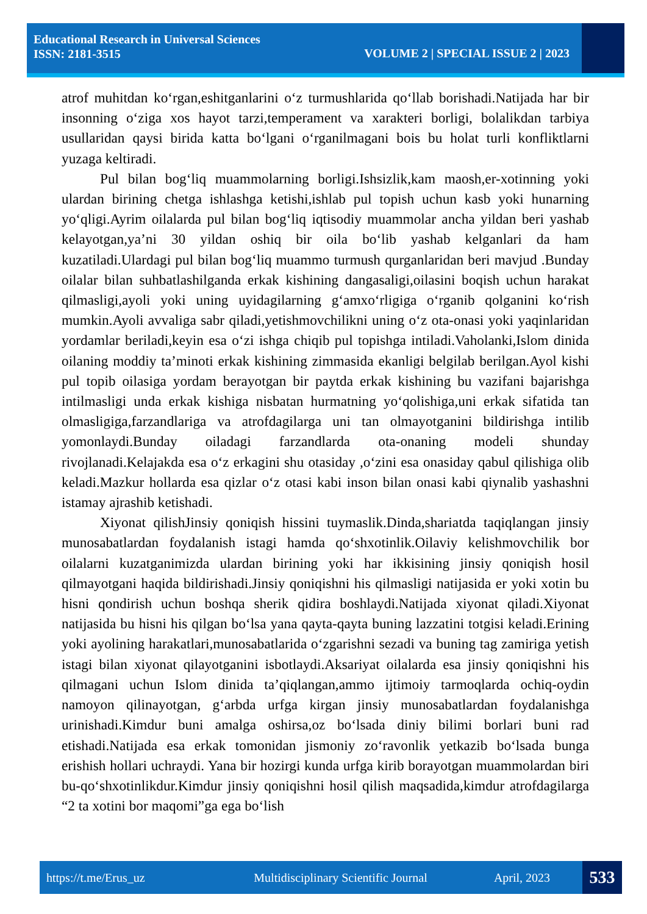Educational Research in Universal Sciences
ISSN: 2181-3515
VOLUME 2 | SPECIAL ISSUE 2 | 2023
atrof muhitdan ko‘rgan,eshitganlarini o‘z turmushlarida qo‘llab borishadi.Natijada har bir insonning o‘ziga xos hayot tarzi,temperament va xarakteri borligi, bolalikdan tarbiya usullaridan qaysi birida katta bo‘lgani o‘rganilmagani bois bu holat turli konfliktlarni yuzaga keltiradi.
Pul bilan bog‘liq muammolarning borligi.Ishsizlik,kam maosh,er-xotinning yoki ulardan birining chetga ishlashga ketishi,ishlab pul topish uchun kasb yoki hunarning yo‘qligi.Ayrim oilalarda pul bilan bog‘liq iqtisodiy muammolar ancha yildan beri yashab kelayotgan,ya’ni 30 yildan oshiq bir oila bo‘lib yashab kelganlari da ham kuzatiladi.Ulardagi pul bilan bog‘liq muammo turmush qurganlaridan beri mavjud .Bunday oilalar bilan suhbatlashilganda erkak kishining dangasaligi,oilasini boqish uchun harakat qilmasligi,ayoli yoki uning uyidagilarning g‘amxo‘rligiga o‘rganib qolganini ko‘rish mumkin.Ayoli avvaliga sabr qiladi,yetishmovchilikni uning o‘z ota-onasi yoki yaqinlaridan yordamlar beriladi,keyin esa o‘zi ishga chiqib pul topishga intiladi.Vaholanki,Islom dinida oilaning moddiy ta’minoti erkak kishining zimmasida ekanligi belgilab berilgan.Ayol kishi pul topib oilasiga yordam berayotgan bir paytda erkak kishining bu vazifani bajarishga intilmasligi unda erkak kishiga nisbatan hurmatning yo‘qolishiga,uni erkak sifatida tan olmasligiga,farzandlariga va atrofdagilarga uni tan olmayotganini bildirishga intilib yomonlaydi.Bunday oiladagi farzandlarda ota-onaning modeli shunday rivojlanadi.Kelajakda esa o‘z erkagini shu otasiday ,o‘zini esa onasiday qabul qilishiga olib keladi.Mazkur hollarda esa qizlar o‘z otasi kabi inson bilan onasi kabi qiynalib yashashni istamay ajrashib ketishadi.
Xiyonat qilishJinsiy qoniqish hissini tuymaslik.Dinda,shariatda taqiqlangan jinsiy munosabatlardan foydalanish istagi hamda qo‘shxotinlik.Oilaviy kelishmovchilik bor oilalarni kuzatganimizda ulardan birining yoki har ikkisining jinsiy qoniqish hosil qilmayotgani haqida bildirishadi.Jinsiy qoniqishni his qilmasligi natijasida er yoki xotin bu hisni qondirish uchun boshqa sherik qidira boshlaydi.Natijada xiyonat qiladi.Xiyonat natijasida bu hisni his qilgan bo‘lsa yana qayta-qayta buning lazzatini totgisi keladi.Erining yoki ayolining harakatlari,munosabatlarida o‘zgarishni sezadi va buning tag zamiriga yetish istagi bilan xiyonat qilayotganini isbotlaydi.Aksariyat oilalarda esa jinsiy qoniqishni his qilmagani uchun Islom dinida ta’qiqlangan,ammo ijtimoiy tarmoqlarda ochiq-oydin namoyon qilinayotgan, g‘arbda urfga kirgan jinsiy munosabatlardan foydalanishga urinishadi.Kimdur buni amalga oshirsa,oz bo‘lsada diniy bilimi borlari buni rad etishadi.Natijada esa erkak tomonidan jismoniy zo‘ravonlik yetkazib bo‘lsada bunga erishish hollari uchraydi. Yana bir hozirgi kunda urfga kirib borayotgan muammolardan biri bu-qo‘shxotinlikdur.Kimdur jinsiy qoniqishni hosil qilish maqsadida,kimdur atrofdagilarga “2 ta xotini bor maqomi”ga ega bo‘lish
https://t.me/Erus_uz Multidisciplinary Scientific Journal April, 2023 533